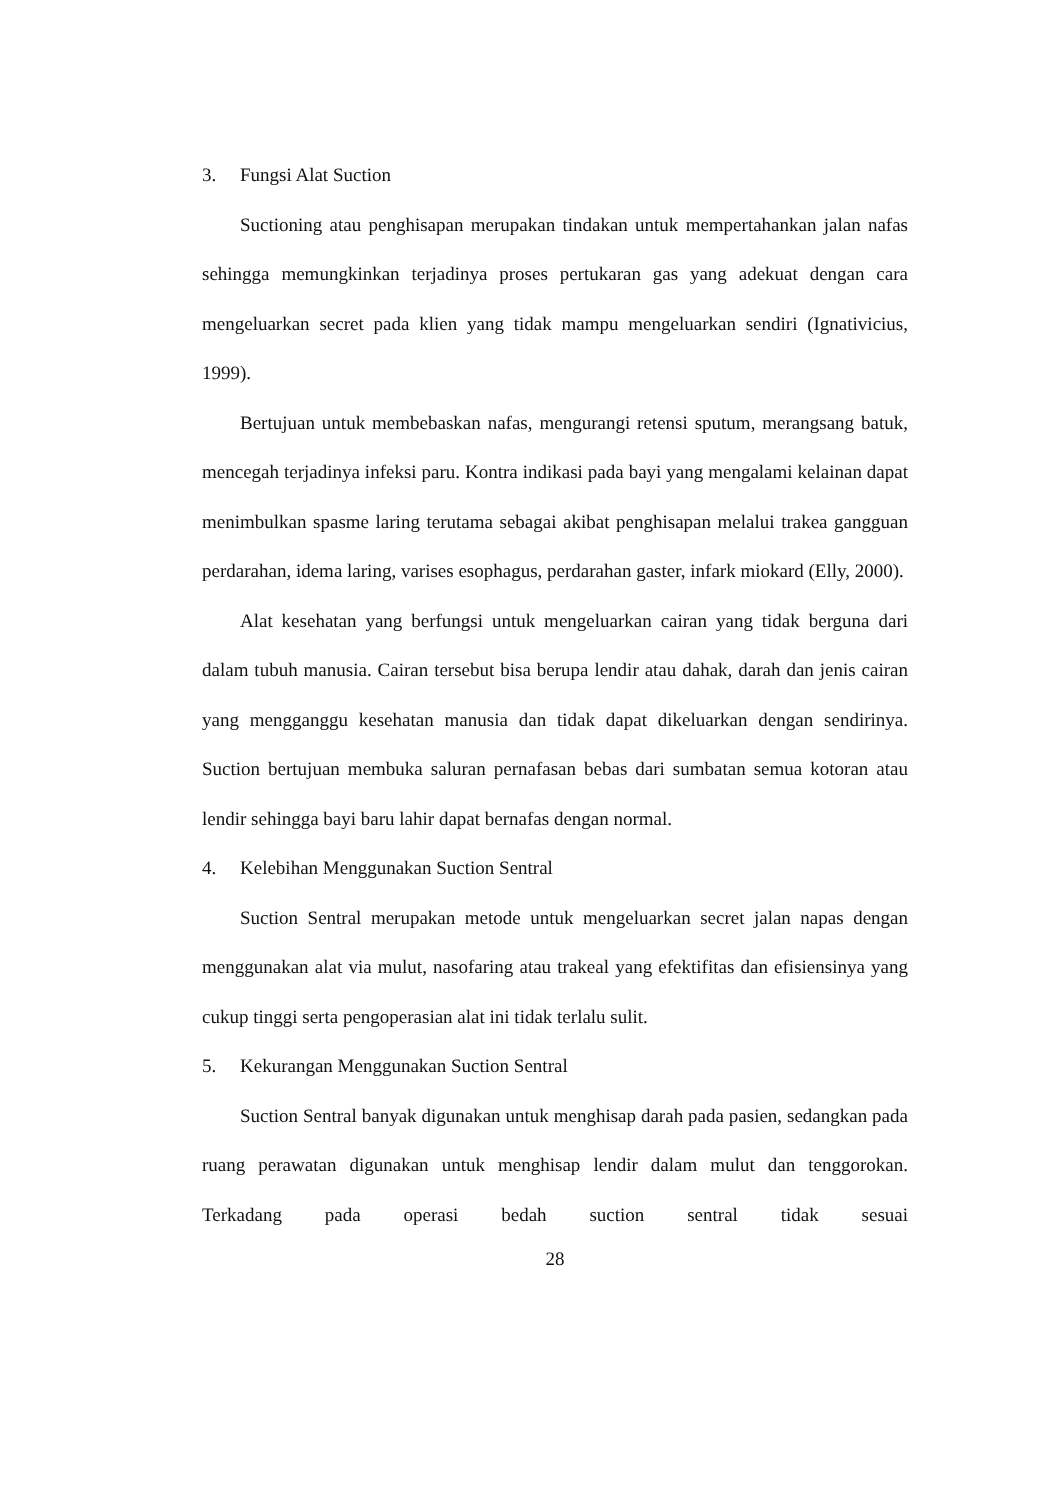3. Fungsi Alat Suction
Suctioning atau penghisapan merupakan tindakan untuk mempertahankan jalan nafas sehingga memungkinkan terjadinya proses pertukaran gas yang adekuat dengan cara mengeluarkan secret pada klien yang tidak mampu mengeluarkan sendiri (Ignativicius, 1999).
Bertujuan untuk membebaskan nafas, mengurangi retensi sputum, merangsang batuk, mencegah terjadinya infeksi paru. Kontra indikasi pada bayi yang mengalami kelainan dapat menimbulkan spasme laring terutama sebagai akibat penghisapan melalui trakea gangguan perdarahan, idema laring, varises esophagus, perdarahan gaster, infark miokard (Elly, 2000).
Alat kesehatan yang berfungsi untuk mengeluarkan cairan yang tidak berguna dari dalam tubuh manusia. Cairan tersebut bisa berupa lendir atau dahak, darah dan jenis cairan yang mengganggu kesehatan manusia dan tidak dapat dikeluarkan dengan sendirinya. Suction bertujuan membuka saluran pernafasan bebas dari sumbatan semua kotoran atau lendir sehingga bayi baru lahir dapat bernafas dengan normal.
4. Kelebihan Menggunakan Suction Sentral
Suction Sentral merupakan metode untuk mengeluarkan secret jalan napas dengan menggunakan alat via mulut, nasofaring atau trakeal yang efektifitas dan efisiensinya yang cukup tinggi serta pengoperasian alat ini tidak terlalu sulit.
5. Kekurangan Menggunakan Suction Sentral
Suction Sentral banyak digunakan untuk menghisap darah pada pasien, sedangkan pada ruang perawatan digunakan untuk menghisap lendir dalam mulut dan tenggorokan. Terkadang pada operasi bedah suction sentral tidak sesuai
28